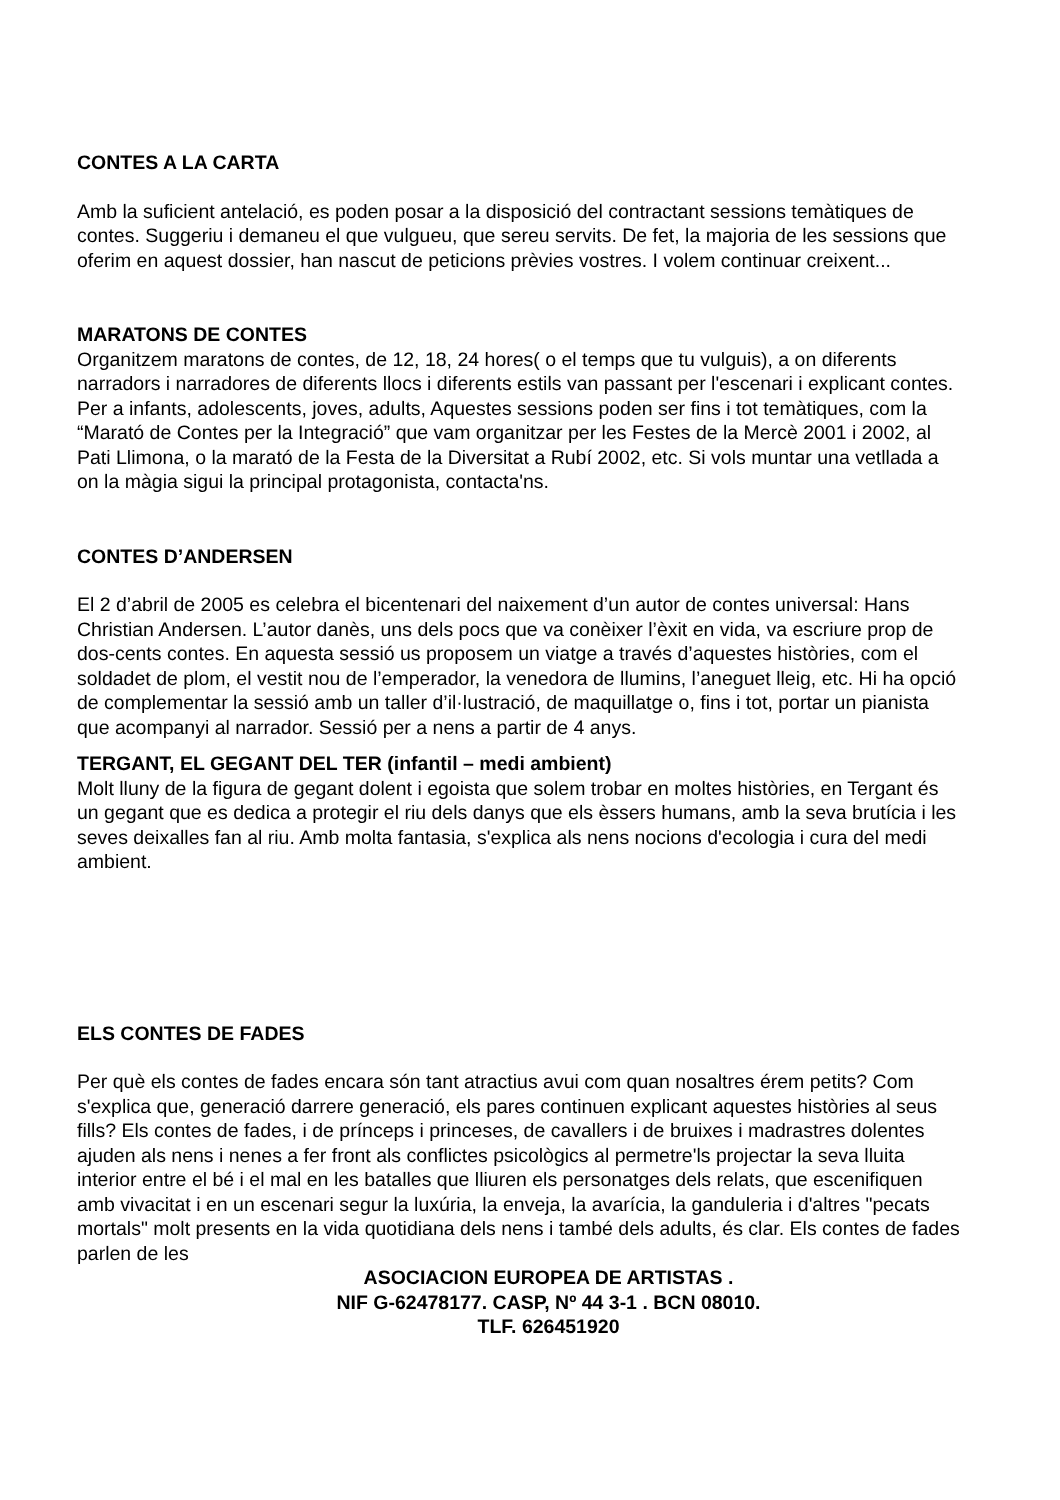CONTES A LA CARTA
Amb la suficient antelació, es poden posar a la disposició del contractant sessions temàtiques de contes. Suggeriu i demaneu el que vulgueu, que sereu servits. De fet, la majoria de les sessions que oferim en aquest dossier, han nascut de peticions prèvies vostres. I volem continuar creixent...
MARATONS DE CONTES
Organitzem maratons de contes, de 12, 18, 24 hores( o el temps que tu vulguis), a on diferents narradors i narradores de diferents llocs i diferents estils van passant per l'escenari i explicant contes.
Per a infants, adolescents, joves, adults, Aquestes sessions poden ser fins i tot temàtiques, com la “Marató de Contes per la Integració” que vam organitzar per les Festes de la Mercè 2001 i 2002, al Pati Llimona, o la marató de la Festa de la Diversitat a Rubí 2002, etc. Si vols muntar una vetllada a on la màgia sigui la principal protagonista, contacta'ns.
CONTES D’ANDERSEN
El 2 d’abril de 2005 es celebra el bicentenari del naixement d’un autor de contes universal: Hans Christian Andersen. L’autor danès, uns dels pocs que va conèixer l’èxit en vida, va escriure prop de dos-cents contes. En aquesta sessió us proposem un viatge a través d’aquestes històries, com el soldadet de plom, el vestit nou de l’emperador, la venedora de llumins, l’aneguet lleig, etc. Hi ha opció de complementar la sessió amb un taller d’il·lustració, de maquillatge o, fins i tot, portar un pianista que acompanyi al narrador. Sessió per a nens a partir de 4 anys.
TERGANT, EL GEGANT DEL TER (infantil – medi ambient)
Molt lluny de la figura de gegant dolent i egoista que solem trobar en moltes històries, en Tergant és un gegant que es dedica a protegir el riu dels danys que els èssers humans, amb la seva brutícia i les seves deixalles fan al riu. Amb molta fantasia, s'explica als nens nocions d'ecologia i cura del medi ambient.
ELS CONTES DE FADES
Per què els contes de fades encara són tant atractius avui com quan nosaltres érem petits? Com s'explica que, generació darrere generació, els pares continuen explicant aquestes històries al seus fills? Els contes de fades, i de prínceps i princeses, de cavallers i de bruixes i madrastres dolentes ajuden als nens i nenes a fer front als conflictes psicològics al permetre'ls projectar la seva lluita interior entre el bé i el mal en les batalles que lliuren els personatges dels relats, que escenifiquen amb vivacitat i en un escenari segur la luxúria, la enveja, la avarícia, la ganduleria i d'altres "pecats mortals" molt presents en la vida quotidiana dels nens i també dels adults, és clar. Els contes de fades parlen de les
ASOCIACION EUROPEA DE ARTISTAS .
NIF G-62478177. CASP, Nº 44 3-1 . BCN 08010.
TLF. 626451920